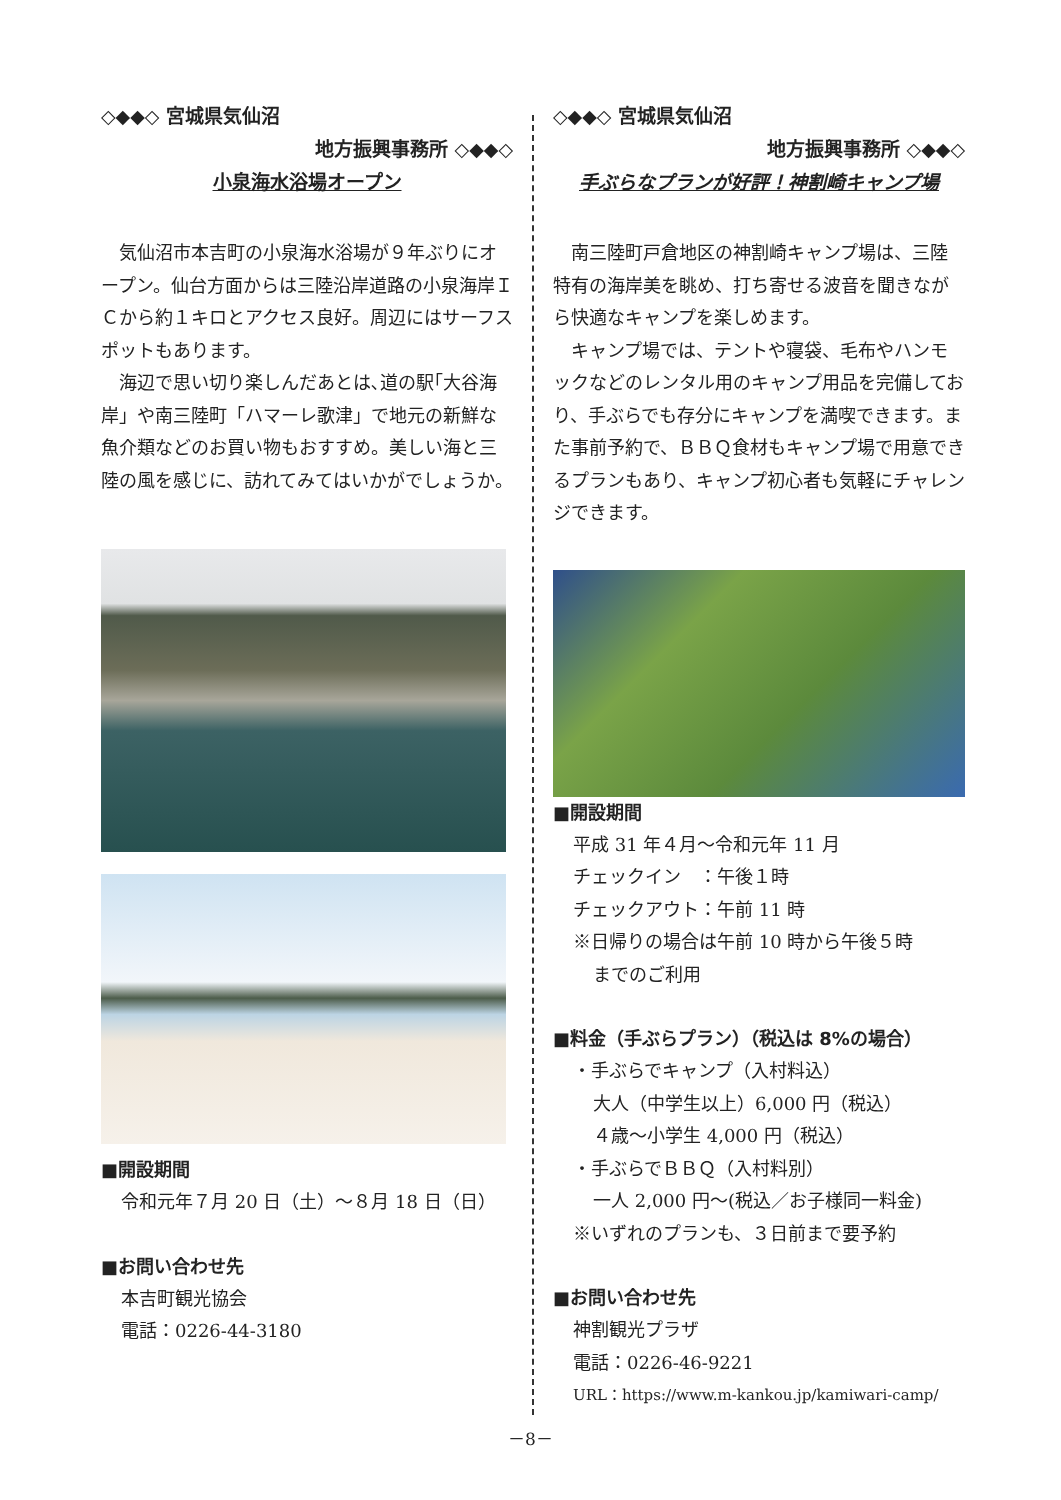◇◆◆◇ 宮城県気仙沼
地方振興事務所 ◇◆◆◇
小泉海水浴場オープン
気仙沼市本吉町の小泉海水浴場が９年ぶりにオープン。仙台方面からは三陸沿岸道路の小泉海岸ＩＣから約１キロとアクセス良好。周辺にはサーフスポットもあります。
海辺で思い切り楽しんだあとは､道の駅｢大谷海岸」や南三陸町「ハマーレ歌津」で地元の新鮮な魚介類などのお買い物もおすすめ。美しい海と三陸の風を感じに、訪れてみてはいかがでしょうか。
■開設期間
令和元年７月 20 日（土）～８月 18 日（日）
■お問い合わせ先
本吉町観光協会
電話：0226-44-3180
◇◆◆◇ 宮城県気仙沼
地方振興事務所 ◇◆◆◇
手ぶらなプランが好評！神割崎キャンプ場
南三陸町戸倉地区の神割崎キャンプ場は、三陸特有の海岸美を眺め、打ち寄せる波音を聞きながら快適なキャンプを楽しめます。
キャンプ場では、テントや寝袋、毛布やハンモックなどのレンタル用のキャンプ用品を完備しており、手ぶらでも存分にキャンプを満喫できます。また事前予約で、ＢＢＱ食材もキャンプ場で用意できるプランもあり、キャンプ初心者も気軽にチャレンジできます。
■開設期間
平成 31 年４月～令和元年 11 月
チェックイン　：午後１時
チェックアウト：午前 11 時
※日帰りの場合は午前 10 時から午後５時
までのご利用
■料金（手ぶらプラン）（税込は 8%の場合）
・手ぶらでキャンプ（入村料込）
大人（中学生以上）6,000 円（税込）
４歳～小学生 4,000 円（税込）
・手ぶらでＢＢＱ（入村料別）
一人 2,000 円～(税込／お子様同一料金)
※いずれのプランも、３日前まで要予約
■お問い合わせ先
神割観光プラザ
電話：0226-46-9221
URL：https://www.m-kankou.jp/kamiwari-camp/
－8－